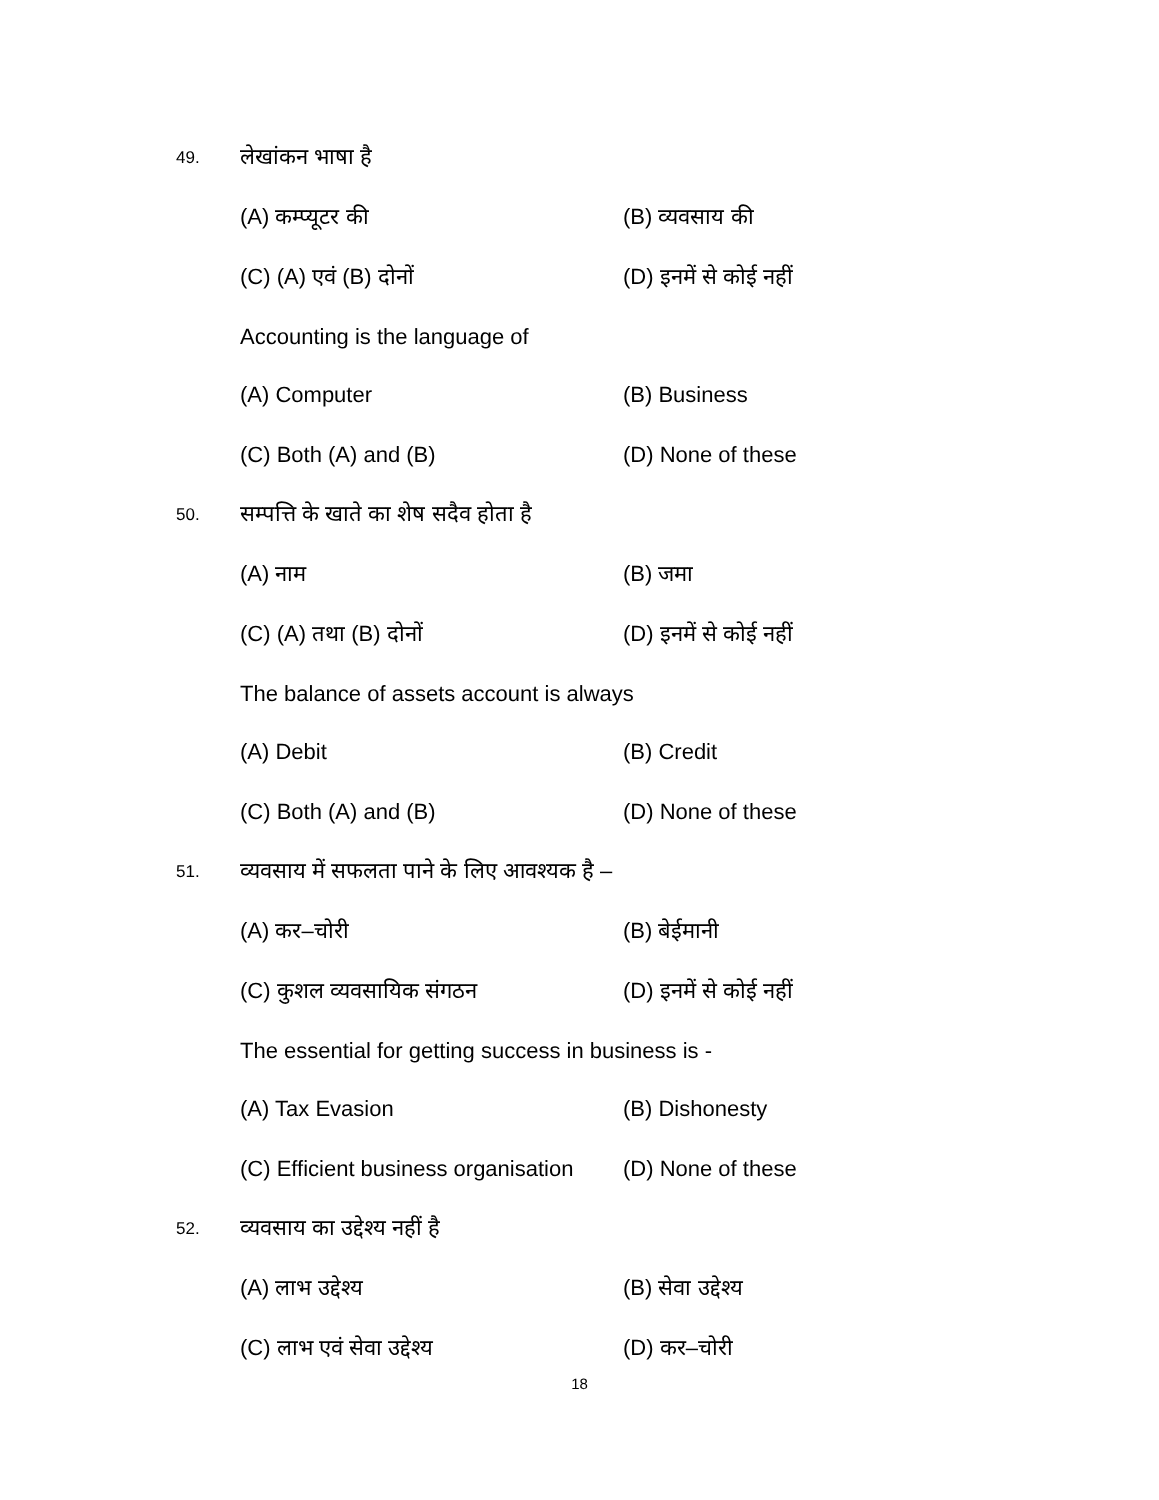49. लेखांकन भाषा है
(A) कम्प्यूटर की (B) व्यवसाय की
(C) (A) एवं (B) दोनों (D) इनमें से कोई नहीं
Accounting is the language of
(A) Computer (B) Business
(C) Both (A) and (B) (D) None of these
50. सम्पत्ति के खाते का शेष सदैव होता है
(A) नाम (B) जमा
(C) (A) तथा (B) दोनों (D) इनमें से कोई नहीं
The balance of assets account is always
(A) Debit (B) Credit
(C) Both (A) and (B) (D) None of these
51. व्यवसाय में सफलता पाने के लिए आवश्यक है –
(A) कर–चोरी (B) बेईमानी
(C) कुशल व्यवसायिक संगठन (D) इनमें से कोई नहीं
The essential for getting success in business is -
(A) Tax Evasion (B) Dishonesty
(C) Efficient business organisation
(D) None of these
52. व्यवसाय का उद्देश्य नहीं है
(A) लाभ उद्देश्य (B) सेवा उद्देश्य
(C) लाभ एवं सेवा उद्देश्य (D) कर–चोरी
18